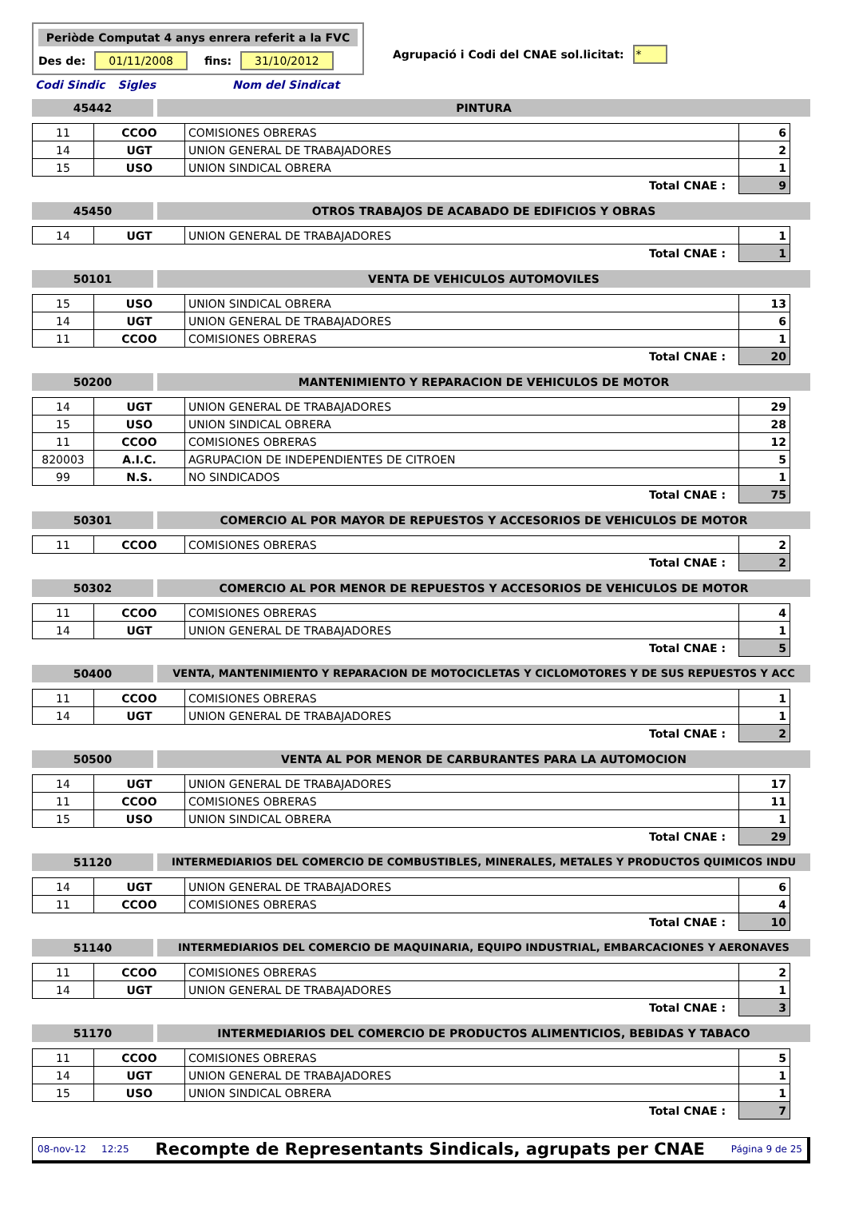Periòde Computat 4 anys enrera referit a la FVC
Des de: 01/11/2008 fins: 31/10/2012
Agrupació i Codi del CNAE sol.licitat: *
Codi Sindic Sigles Nom del Sindicat
45442 PINTURA
| 11 | CCOO | COMISIONES OBRERAS | 6 |
| 14 | UGT | UNION GENERAL DE TRABAJADORES | 2 |
| 15 | USO | UNION SINDICAL OBRERA | 1 |
| Total CNAE : | | | 9 |
45450 OTROS TRABAJOS DE ACABADO DE EDIFICIOS Y OBRAS
| 14 | UGT | UNION GENERAL DE TRABAJADORES | 1 |
| Total CNAE : | | | 1 |
50101 VENTA DE VEHICULOS AUTOMOVILES
| 15 | USO | UNION SINDICAL OBRERA | 13 |
| 14 | UGT | UNION GENERAL DE TRABAJADORES | 6 |
| 11 | CCOO | COMISIONES OBRERAS | 1 |
| Total CNAE : | | | 20 |
50200 MANTENIMIENTO Y REPARACION DE VEHICULOS DE MOTOR
| 14 | UGT | UNION GENERAL DE TRABAJADORES | 29 |
| 15 | USO | UNION SINDICAL OBRERA | 28 |
| 11 | CCOO | COMISIONES OBRERAS | 12 |
| 820003 | A.I.C. | AGRUPACION DE INDEPENDIENTES DE CITROEN | 5 |
| 99 | N.S. | NO SINDICADOS | 1 |
| Total CNAE : | | | 75 |
50301 COMERCIO AL POR MAYOR DE REPUESTOS Y ACCESORIOS DE VEHICULOS DE MOTOR
| 11 | CCOO | COMISIONES OBRERAS | 2 |
| Total CNAE : | | | 2 |
50302 COMERCIO AL POR MENOR DE REPUESTOS Y ACCESORIOS DE VEHICULOS DE MOTOR
| 11 | CCOO | COMISIONES OBRERAS | 4 |
| 14 | UGT | UNION GENERAL DE TRABAJADORES | 1 |
| Total CNAE : | | | 5 |
50400 VENTA, MANTENIMIENTO Y REPARACION DE MOTOCICLETAS Y CICLOMOTORES Y DE SUS REPUESTOS Y ACC
| 11 | CCOO | COMISIONES OBRERAS | 1 |
| 14 | UGT | UNION GENERAL DE TRABAJADORES | 1 |
| Total CNAE : | | | 2 |
50500 VENTA AL POR MENOR DE CARBURANTES PARA LA AUTOMOCION
| 14 | UGT | UNION GENERAL DE TRABAJADORES | 17 |
| 11 | CCOO | COMISIONES OBRERAS | 11 |
| 15 | USO | UNION SINDICAL OBRERA | 1 |
| Total CNAE : | | | 29 |
51120 INTERMEDIARIOS DEL COMERCIO DE COMBUSTIBLES, MINERALES, METALES Y PRODUCTOS QUIMICOS INDU
| 14 | UGT | UNION GENERAL DE TRABAJADORES | 6 |
| 11 | CCOO | COMISIONES OBRERAS | 4 |
| Total CNAE : | | | 10 |
51140 INTERMEDIARIOS DEL COMERCIO DE MAQUINARIA, EQUIPO INDUSTRIAL, EMBARCACIONES Y AERONAVES
| 11 | CCOO | COMISIONES OBRERAS | 2 |
| 14 | UGT | UNION GENERAL DE TRABAJADORES | 1 |
| Total CNAE : | | | 3 |
51170 INTERMEDIARIOS DEL COMERCIO DE PRODUCTOS ALIMENTICIOS, BEBIDAS Y TABACO
| 11 | CCOO | COMISIONES OBRERAS | 5 |
| 14 | UGT | UNION GENERAL DE TRABAJADORES | 1 |
| 15 | USO | UNION SINDICAL OBRERA | 1 |
| Total CNAE : | | | 7 |
08-nov-12 12:25 Recompte de Representants Sindicals, agrupats per CNAE Página 9 de 25